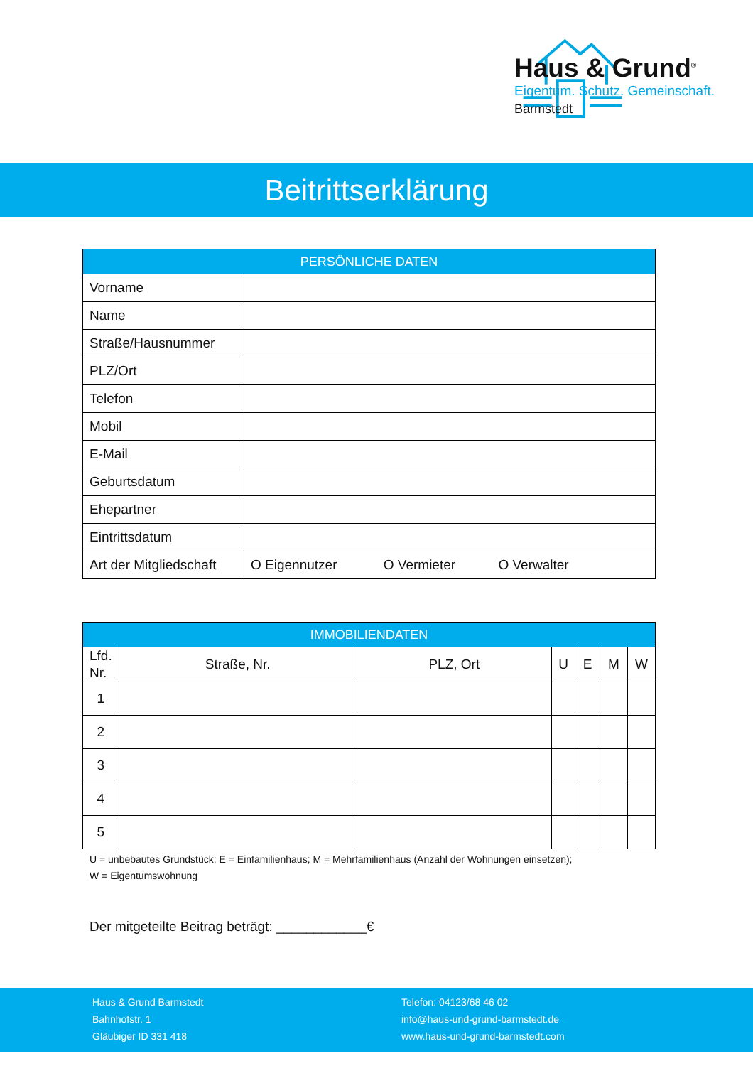Haus & Grund<sup>®</sup>
Eigentum. Schutz. Gemeinschaft.
Barmstedt
Beitrittserklärung
| PERSÖNLICHE DATEN | |
| --- | --- |
| Vorname | |
| Name | |
| Straße/Hausnummer | |
| PLZ/Ort | |
| Telefon | |
| Mobil | |
| E-Mail | |
| Geburtsdatum | |
| Ehepartner | |
| Eintrittsdatum | |
| Art der Mitgliedschaft | O Eigennutzer O Vermieter O Verwalter |
| IMMOBILIENDATEN | | | | | | |
| --- | --- | --- | --- | --- | --- | --- |
| Lfd. Nr. | Straße, Nr. | PLZ, Ort | U | E | M | W |
| 1 | | | | | | |
| 2 | | | | | | |
| 3 | | | | | | |
| 4 | | | | | | |
| 5 | | | | | | |
U = unbebautes Grundstück; E = Einfamilienhaus; M = Mehrfamilienhaus (Anzahl der Wohnungen einsetzen);
W = Eigentumswohnung
Der mitgeteilte Beitrag beträgt: ____________€
Haus & Grund Barmstedt
Bahnhofstr. 1
Gläubiger ID 331 418
Telefon: 04123/68 46 02
info@haus-und-grund-barmstedt.de
www.haus-und-grund-barmstedt.com